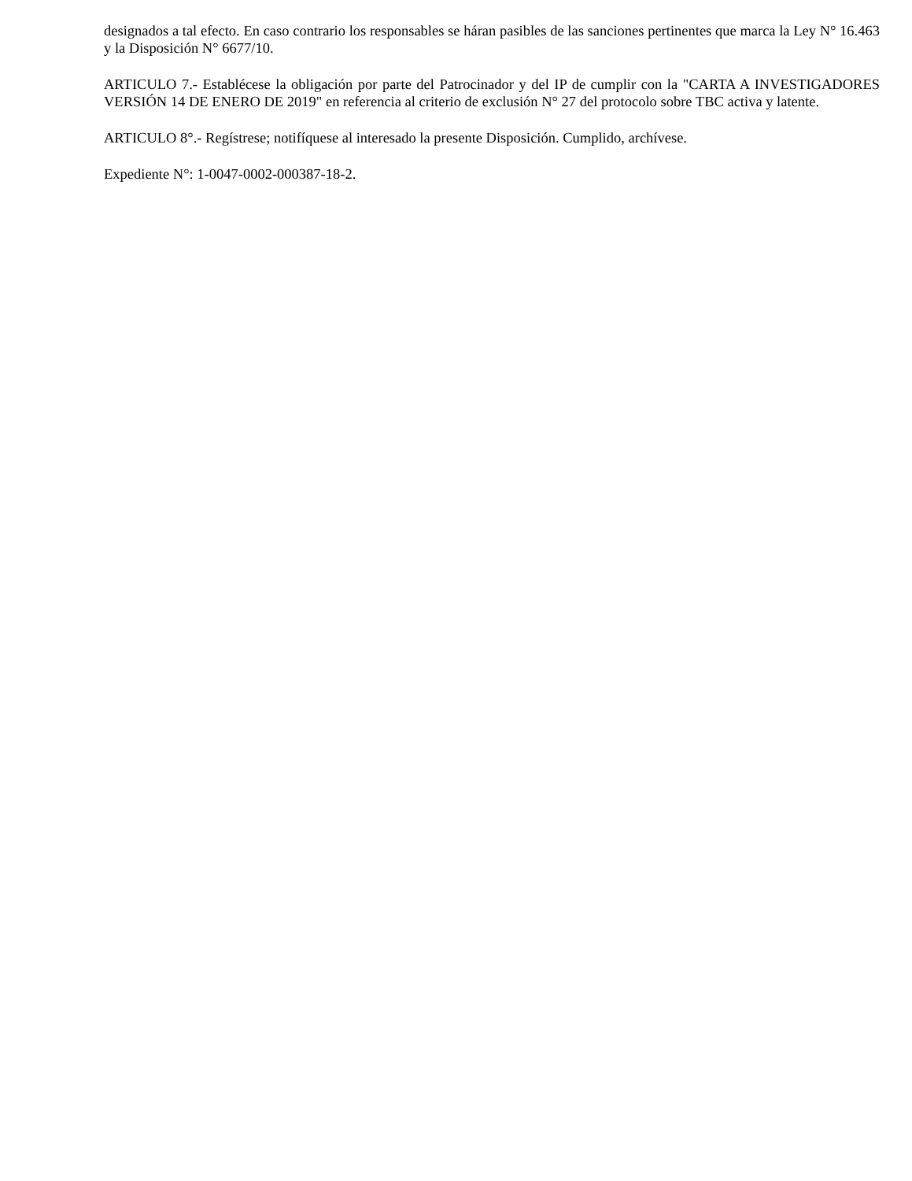designados a tal efecto. En caso contrario los responsables se háran pasibles de las sanciones pertinentes que marca la Ley N° 16.463 y la Disposición N° 6677/10.
ARTICULO 7.- Establécese la obligación por parte del Patrocinador y del IP de cumplir con la "CARTA A INVESTIGADORES VERSIÓN 14 DE ENERO DE 2019" en referencia al criterio de exclusión N° 27 del protocolo sobre TBC activa y latente.
ARTICULO 8°.- Regístrese; notifíquese al interesado la presente Disposición. Cumplido, archívese.
Expediente N°: 1-0047-0002-000387-18-2.